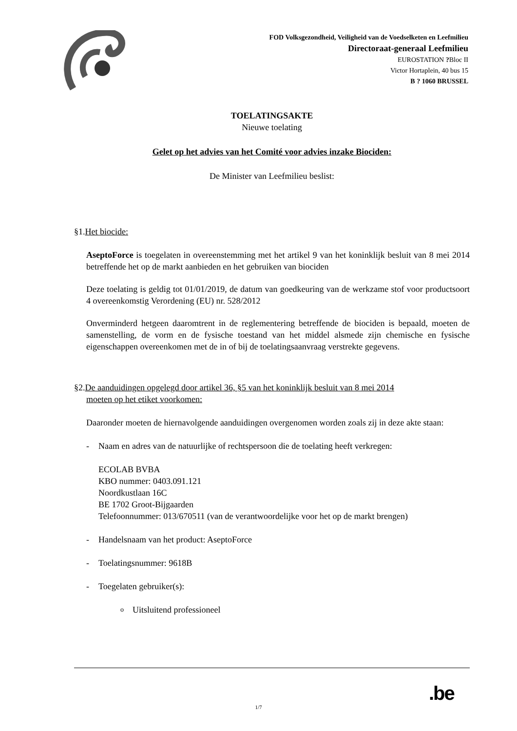FOD Volksgezondheid, Veiligheid van de Voedselketen en Leefmilieu
Directoraat-generaal Leefmilieu
EUROSTATION ?Bloc II
Victor Hortaplein, 40 bus 15
B ? 1060 BRUSSEL
TOELATINGSAKTE
Nieuwe toelating
Gelet op het advies van het Comité voor advies inzake Biociden:
De Minister van Leefmilieu beslist:
§1.Het biocide:
AseptoForce is toegelaten in overeenstemming met het artikel 9 van het koninklijk besluit van 8 mei 2014 betreffende het op de markt aanbieden en het gebruiken van biociden
Deze toelating is geldig tot 01/01/2019, de datum van goedkeuring van de werkzame stof voor productsoort 4 overeenkomstig Verordening (EU) nr. 528/2012
Onverminderd hetgeen daaromtrent in de reglementering betreffende de biociden is bepaald, moeten de samenstelling, de vorm en de fysische toestand van het middel alsmede zijn chemische en fysische eigenschappen overeenkomen met de in of bij de toelatingsaanvraag verstrekte gegevens.
§2.De aanduidingen opgelegd door artikel 36, §5 van het koninklijk besluit van 8 mei 2014
moeten op het etiket voorkomen:
Daaronder moeten de hiernavolgende aanduidingen overgenomen worden zoals zij in deze akte staan:
- Naam en adres van de natuurlijke of rechtspersoon die de toelating heeft verkregen:
ECOLAB BVBA
KBO nummer: 0403.091.121
Noordkustlaan 16C
BE 1702 Groot-Bijgaarden
Telefoonnummer: 013/670511 (van de verantwoordelijke voor het op de markt brengen)
- Handelsnaam van het product: AseptoForce
- Toelatingsnummer: 9618B
- Toegelaten gebruiker(s):
o Uitsluitend professioneel
.be
1/7